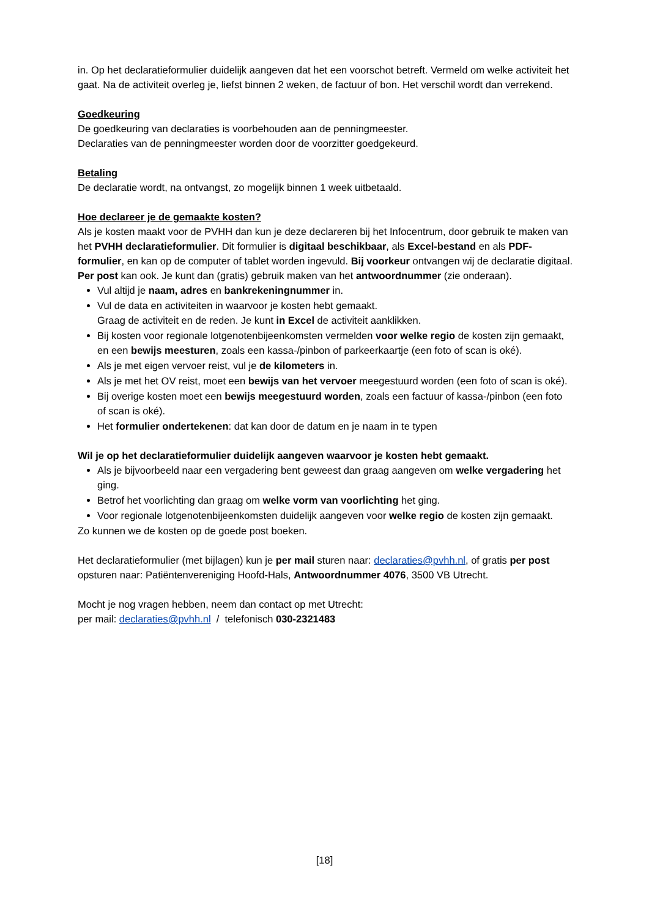in. Op het declaratieformulier duidelijk aangeven dat het een voorschot betreft. Vermeld om welke activiteit het gaat. Na de activiteit overleg je, liefst binnen 2 weken, de factuur of bon. Het verschil wordt dan verrekend.
Goedkeuring
De goedkeuring van declaraties is voorbehouden aan de penningmeester.
Declaraties van de penningmeester worden door de voorzitter goedgekeurd.
Betaling
De declaratie wordt, na ontvangst, zo mogelijk binnen 1 week uitbetaald.
Hoe declareer je de gemaakte kosten?
Als je kosten maakt voor de PVHH dan kun je deze declareren bij het Infocentrum, door gebruik te maken van het PVHH declaratieformulier. Dit formulier is digitaal beschikbaar, als Excel-bestand en als PDF-formulier, en kan op de computer of tablet worden ingevuld. Bij voorkeur ontvangen wij de declaratie digitaal. Per post kan ook. Je kunt dan (gratis) gebruik maken van het antwoordnummer (zie onderaan).
Vul altijd je naam, adres en bankrekeningnummer in.
Vul de data en activiteiten in waarvoor je kosten hebt gemaakt.
Graag de activiteit en de reden. Je kunt in Excel de activiteit aanklikken.
Bij kosten voor regionale lotgenotenbijeenkomsten vermelden voor welke regio de kosten zijn gemaakt, en een bewijs meesturen, zoals een kassa-/pinbon of parkeerkaartje (een foto of scan is oké).
Als je met eigen vervoer reist, vul je de kilometers in.
Als je met het OV reist, moet een bewijs van het vervoer meegestuurd worden (een foto of scan is oké).
Bij overige kosten moet een bewijs meegestuurd worden, zoals een factuur of kassa-/pinbon (een foto of scan is oké).
Het formulier ondertekenen: dat kan door de datum en je naam in te typen
Wil je op het declaratieformulier duidelijk aangeven waarvoor je kosten hebt gemaakt.
Als je bijvoorbeeld naar een vergadering bent geweest dan graag aangeven om welke vergadering het ging.
Betrof het voorlichting dan graag om welke vorm van voorlichting het ging.
Voor regionale lotgenotenbijeenkomsten duidelijk aangeven voor welke regio de kosten zijn gemaakt.
Zo kunnen we de kosten op de goede post boeken.
Het declaratieformulier (met bijlagen) kun je per mail sturen naar: declaraties@pvhh.nl, of gratis per post opsturen naar: Patiëntenvereniging Hoofd-Hals, Antwoordnummer 4076, 3500 VB Utrecht.
Mocht je nog vragen hebben, neem dan contact op met Utrecht:
per mail: declaraties@pvhh.nl / telefonisch 030-2321483
[18]